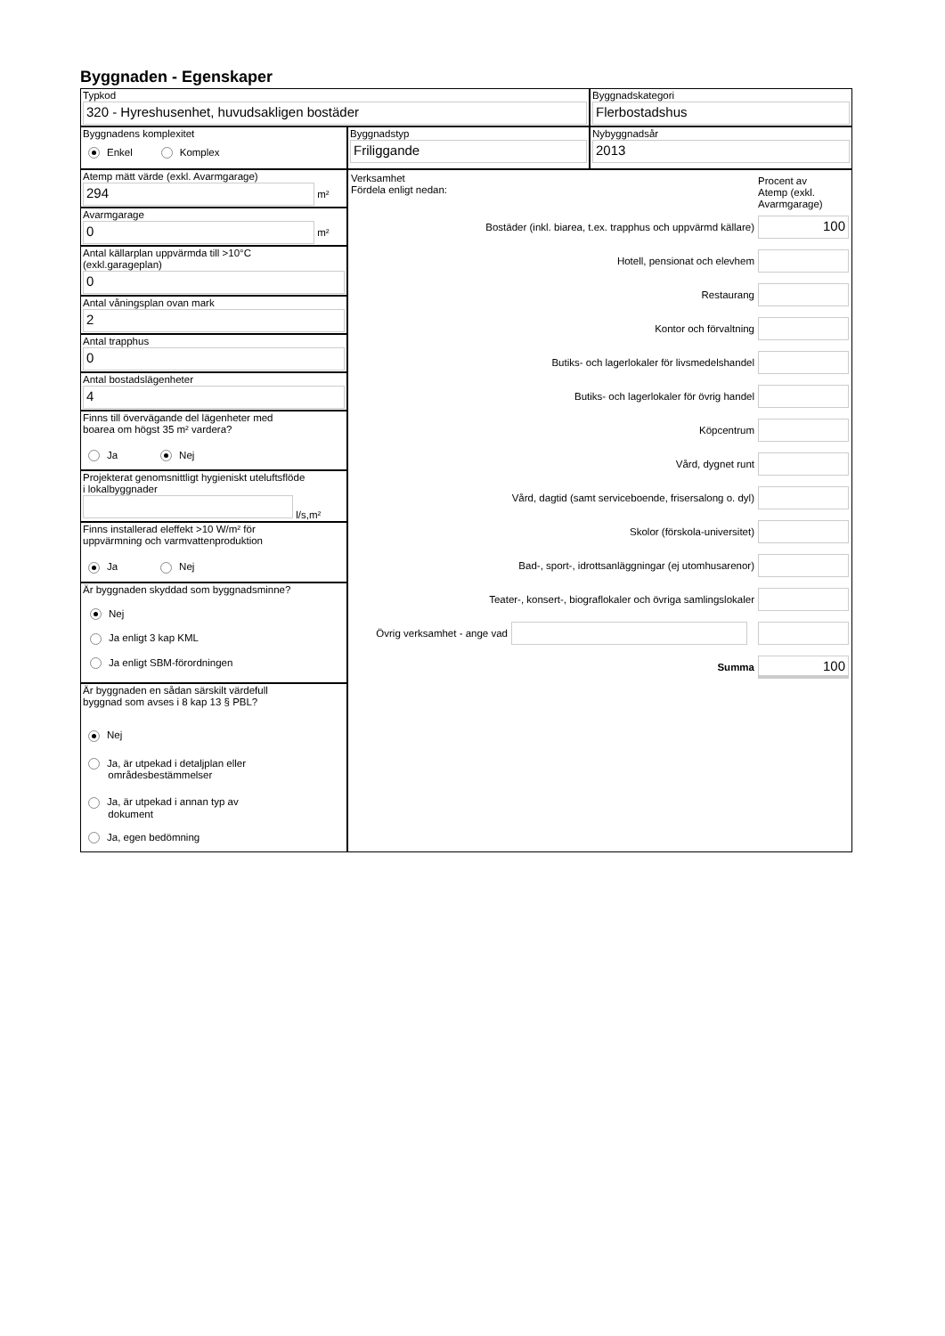Byggnaden - Egenskaper
Typkod
320 - Hyreshusenhet, huvudsakligen bostäder
Byggnadskategori
Flerbostadshus
Byggnadens komplexitet
Enkel Komplex
Byggnadstyp
Friliggande
Nybyggnadsår
2013
Atemp mätt värde (exkl. Avarmgarage)
294
m²
Avarmgarage
0
m²
Antal källarplan uppvärmda till >10°C
(exkl.garageplan)
0
Antal våningsplan ovan mark
2
Antal trapphus
0
Antal bostadslägenheter
4
Finns till övervägande del lägenheter med
boarea om högst 35 m² vardera?
Ja Nej
Projekterat genomsnittligt hygieniskt uteluftsflöde
i lokalbyggnader
l/s,m²
Finns installerad eleffekt >10 W/m² för
uppvärmning och varmvattenproduktion
Ja Nej
Är byggnaden skyddad som byggnadsminne?
Nej
Ja enligt 3 kap KML
Ja enligt SBM-förordningen
Är byggnaden en sådan särskilt värdefull
byggnad som avses i 8 kap 13 § PBL?
Nej
Ja, är utpekad i detaljplan eller
områdesbestämmelser
Ja, är utpekad i annan typ av
dokument
Ja, egen bedömning
Verksamhet
Fördela enligt nedan:
Procent av
Atemp (exkl.
Avarmgarage)
Bostäder (inkl. biarea, t.ex. trapphus och uppvärmd källare)
100
Hotell, pensionat och elevhem
Restaurang
Kontor och förvaltning
Butiks- och lagerlokaler för livsmedelshandel
Butiks- och lagerlokaler för övrig handel
Köpcentrum
Vård, dygnet runt
Vård, dagtid (samt serviceboende, frisersalong o. dyl)
Skolor (förskola-universitet)
Bad-, sport-, idrottsanläggningar (ej utomhusarenor)
Teater-, konsert-, biograflokaler och övriga samlingslokaler
Övrig verksamhet - ange vad
Summa
100